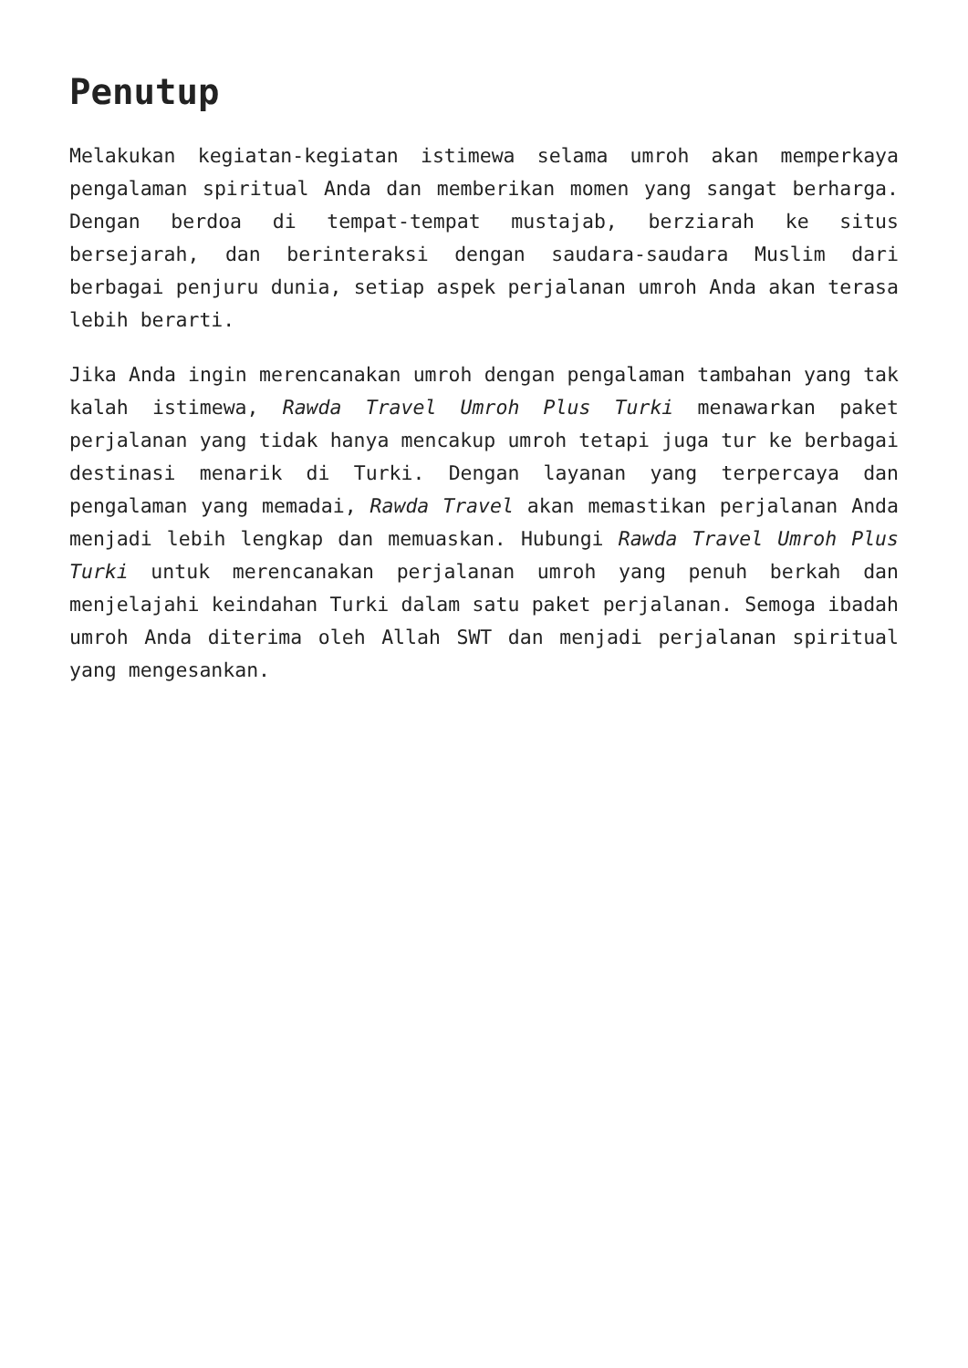Penutup
Melakukan kegiatan-kegiatan istimewa selama umroh akan memperkaya pengalaman spiritual Anda dan memberikan momen yang sangat berharga. Dengan berdoa di tempat-tempat mustajab, berziarah ke situs bersejarah, dan berinteraksi dengan saudara-saudara Muslim dari berbagai penjuru dunia, setiap aspek perjalanan umroh Anda akan terasa lebih berarti.
Jika Anda ingin merencanakan umroh dengan pengalaman tambahan yang tak kalah istimewa, Rawda Travel Umroh Plus Turki menawarkan paket perjalanan yang tidak hanya mencakup umroh tetapi juga tur ke berbagai destinasi menarik di Turki. Dengan layanan yang terpercaya dan pengalaman yang memadai, Rawda Travel akan memastikan perjalanan Anda menjadi lebih lengkap dan memuaskan. Hubungi Rawda Travel Umroh Plus Turki untuk merencanakan perjalanan umroh yang penuh berkah dan menjelajahi keindahan Turki dalam satu paket perjalanan. Semoga ibadah umroh Anda diterima oleh Allah SWT dan menjadi perjalanan spiritual yang mengesankan.